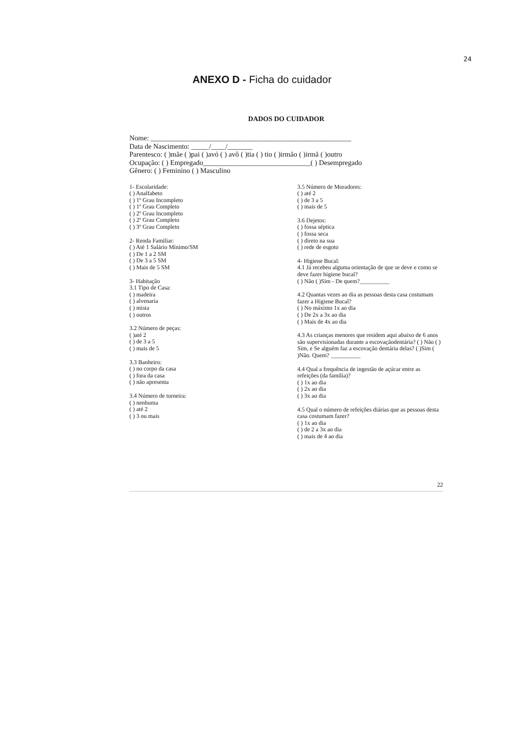24
ANEXO D - Ficha do cuidador
DADOS DO CUIDADOR
Nome: ________________________________________________________
Data de Nascimento: _____/____/_______
Parentesco: ( )mãe ( )pai ( )avó ( ) avô ( )tia ( ) tio ( )irmão ( )irmã ( )outro
Ocupação: ( ) Empregado______________________________( ) Desempregado
Gênero: ( ) Feminino ( ) Masculino
1- Escolaridade:
( ) Analfabeto
( ) 1º Grau Incompleto
( ) 1º Grau Completo
( ) 2º Grau Incompleto
( ) 2º Grau Completo
( ) 3º Grau Completo
2- Renda Familiar:
( ) Até 1 Salário Mínimo/SM
( ) De 1 a 2 SM
( ) De 3 a 5 SM
( ) Mais de 5 SM
3- Habitação
3.1 Tipo de Casa:
( ) madeira
( ) alvenaria
( ) mista
( ) outros
3.2 Número de peças:
( )até 2
( ) de 3 a 5
( ) mais de 5
3.3 Banheiro:
( ) no corpo da casa
( ) fora da casa
( ) não apresenta
3.4 Número de torneira:
( ) nenhuma
( ) até 2
( ) 3 ou mais
3.5 Número de Moradores:
( ) até 2
( ) de 3 a 5
( ) mais de 5
3.6 Dejetos:
( ) fossa séptica
( ) fossa seca
( ) direto na sua
( ) rede de esgoto
4- Higiene Bucal:
4.1 Já recebeu alguma orientação de que se deve e como se deve fazer higiene bucal?
( ) Não ( )Sim - De quem?__________
4.2 Quantas vezes ao dia as pessoas desta casa costumam fazer a Higiene Bucal?
( ) No máximo 1x ao dia
( ) De 2x a 3x ao dia
( ) Mais de 4x ao dia
4.3 As crianças menores que residem aqui abaixo de 6 anos são supervisionadas durante a escovaçãodentária? ( ) Não ( ) Sim, e Se alguém faz a escovação dentária delas? ( )Sim ( )Não. Quem? __________
4.4 Qual a frequência de ingestão de açúcar entre as refeições (da família)?
( ) 1x ao dia
( ) 2x ao dia
( ) 3x ao dia
4.5 Qual o número de refeições diárias que as pessoas desta casa costumam fazer?
( ) 1x ao dia
( ) de 2 a 3x ao dia
( ) mais de 4 ao dia
22